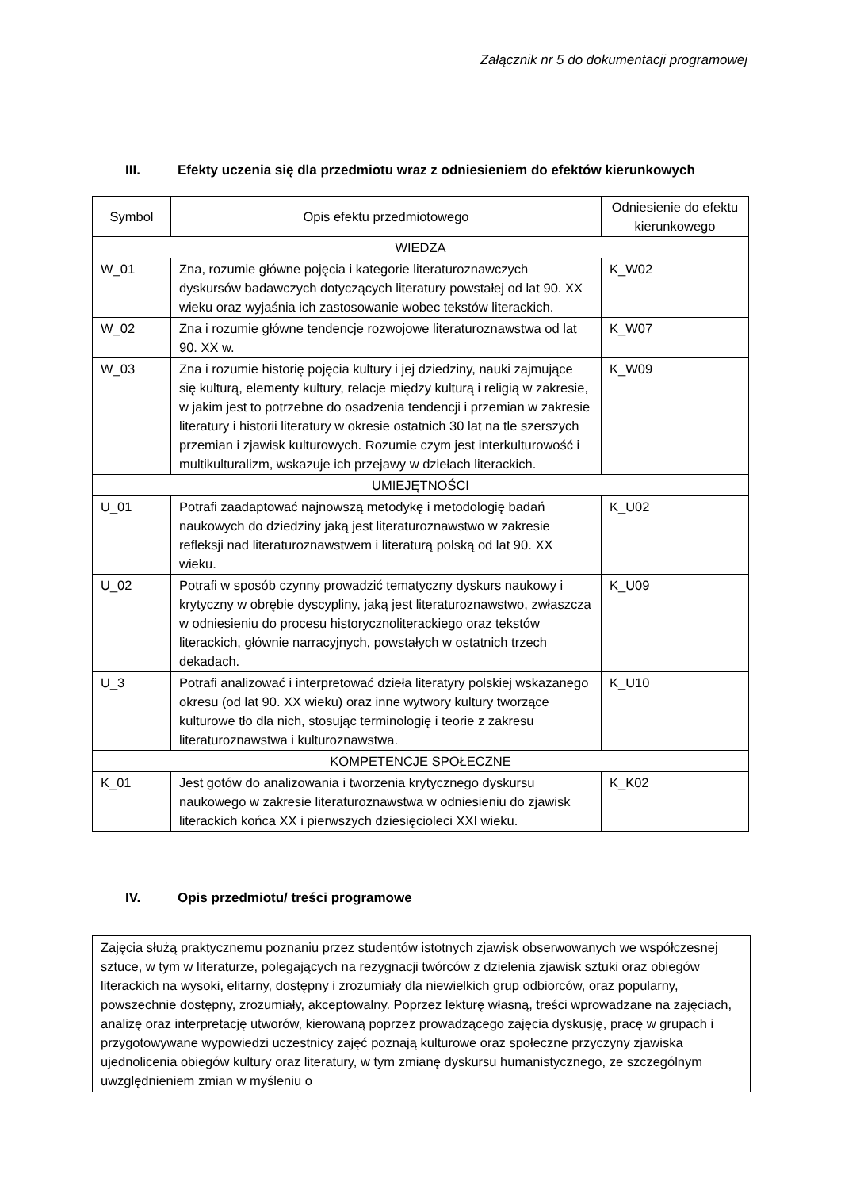Załącznik nr 5 do dokumentacji programowej
III. Efekty uczenia się dla przedmiotu wraz z odniesieniem do efektów kierunkowych
| Symbol | Opis efektu przedmiotowego | Odniesienie do efektu kierunkowego |
| --- | --- | --- |
| WIEDZA | | |
| W_01 | Zna, rozumie główne pojęcia i kategorie literaturoznawczych dyskursów badawczych dotyczących literatury powstałej od lat 90. XX wieku oraz wyjaśnia ich zastosowanie wobec tekstów literackich. | K_W02 |
| W_02 | Zna i rozumie główne tendencje rozwojowe literaturoznawstwa od lat 90. XX w. | K_W07 |
| W_03 | Zna i rozumie historię pojęcia kultury i jej dziedziny, nauki zajmujące się kulturą, elementy kultury, relacje między kulturą i religią w zakresie, w jakim jest to potrzebne do osadzenia tendencji i przemian w zakresie literatury i historii literatury w okresie ostatnich 30 lat na tle szerszych przemian i zjawisk kulturowych. Rozumie czym jest interkulturowość i multikulturalizm, wskazuje ich przejawy w dziełach literackich. | K_W09 |
| UMIEJĘTNOŚCI | | |
| U_01 | Potrafi zaadaptować najnowszą metodykę i metodologię badań naukowych do dziedziny jaką jest literaturoznawstwo w zakresie refleksji nad literaturoznawstwem i literaturą polską od lat 90. XX wieku. | K_U02 |
| U_02 | Potrafi w sposób czynny prowadzić tematyczny dyskurs naukowy i krytyczny w obrębie dyscypliny, jaką jest literaturoznawstwo, zwłaszcza w odniesieniu do procesu historycznoliterackiego oraz tekstów literackich, głównie narracyjnych, powstałych w ostatnich trzech dekadach. | K_U09 |
| U_3 | Potrafi analizować i interpretować dzieła literatyry polskiej wskazanego okresu (od lat 90. XX wieku) oraz inne wytwory kultury tworzące kulturowe tło dla nich, stosując terminologię i teorie z zakresu literaturoznawstwa i kulturoznawstwa. | K_U10 |
| KOMPETENCJE SPOŁECZNE | | |
| K_01 | Jest gotów do analizowania i tworzenia krytycznego dyskursu naukowego w zakresie literaturoznawstwa w odniesieniu do zjawisk literackich końca XX i pierwszych dziesięcioleci XXI wieku. | K_K02 |
IV. Opis przedmiotu/ treści programowe
Zajęcia służą praktycznemu poznaniu przez studentów istotnych zjawisk obserwowanych we współczesnej sztuce, w tym w literaturze, polegających na rezygnacji twórców z dzielenia zjawisk sztuki oraz obiegów literackich na wysoki, elitarny, dostępny i zrozumiały dla niewielkich grup odbiorców, oraz popularny, powszechnie dostępny, zrozumiały, akceptowalny. Poprzez lekturę własną, treści wprowadzane na zajęciach, analizę oraz interpretację utworów, kierowaną poprzez prowadzącego zajęcia dyskusję, pracę w grupach i przygotowywane wypowiedzi uczestnicy zajęć poznają kulturowe oraz społeczne przyczyny zjawiska ujednolicenia obiegów kultury oraz literatury, w tym zmianę dyskursu humanistycznego, ze szczególnym uwzględnieniem zmian w myśleniu o